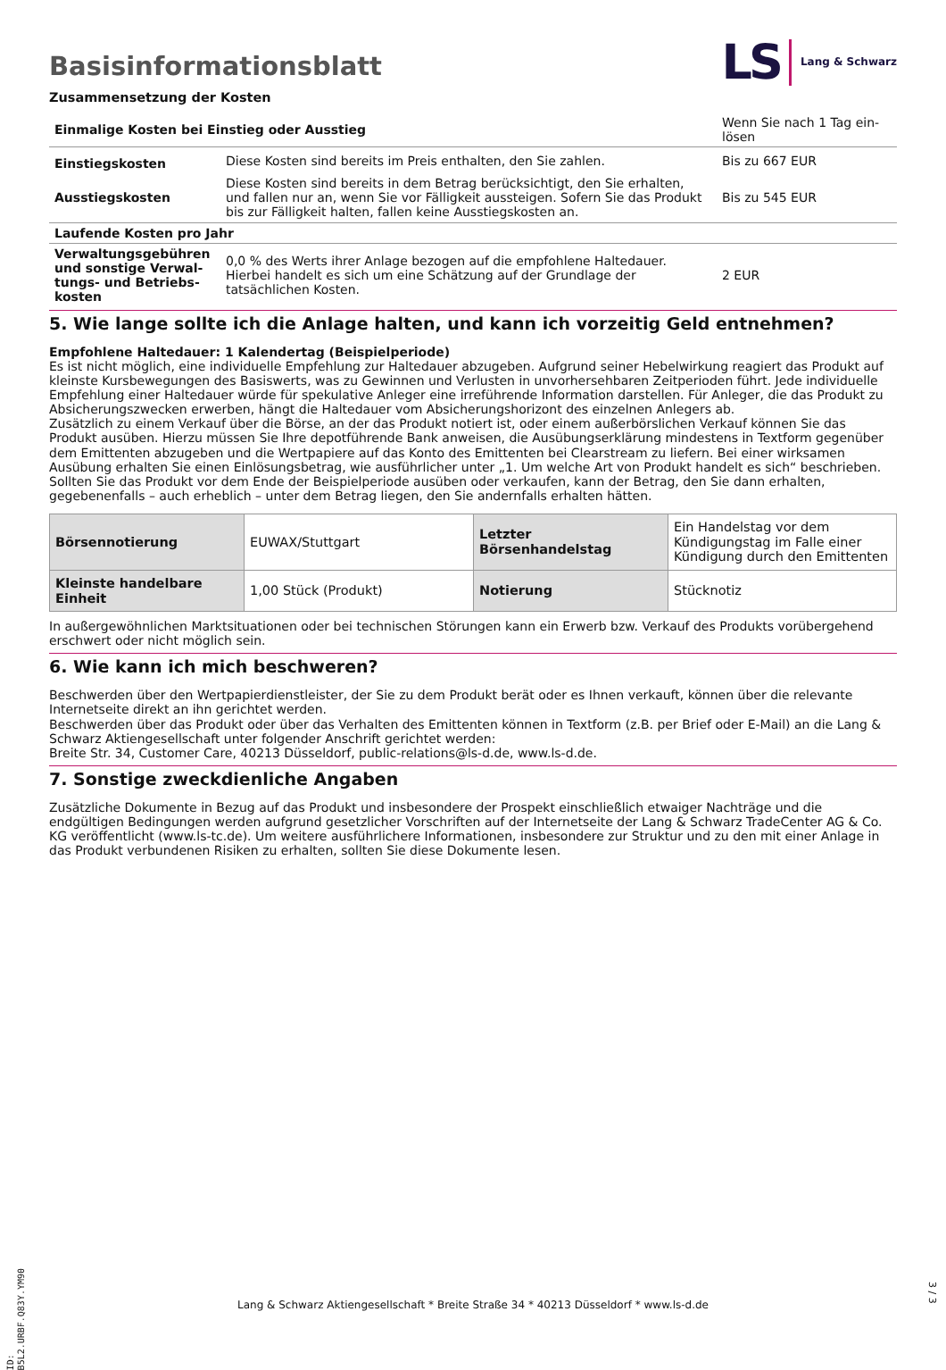Basisinformationsblatt
LS Lang & Schwarz
Zusammensetzung der Kosten
| Einmalige Kosten bei Einstieg oder Ausstieg | | Wenn Sie nach 1 Tag ein-lösen |
| Einstiegskosten | Diese Kosten sind bereits im Preis enthalten, den Sie zahlen. | Bis zu 667 EUR |
| Ausstiegskosten | Diese Kosten sind bereits in dem Betrag berücksichtigt, den Sie erhalten, und fallen nur an, wenn Sie vor Fälligkeit aussteigen. Sofern Sie das Produkt bis zur Fälligkeit halten, fallen keine Ausstiegskosten an. | Bis zu 545 EUR |
| Laufende Kosten pro Jahr | | |
| Verwaltungsgebühren und sonstige Verwal-tungs- und Betriebs-kosten | 0,0 % des Werts ihrer Anlage bezogen auf die empfohlene Haltedauer. Hierbei handelt es sich um eine Schätzung auf der Grundlage der tatsächlichen Kosten. | 2 EUR |
5. Wie lange sollte ich die Anlage halten, und kann ich vorzeitig Geld entnehmen?
Empfohlene Haltedauer: 1 Kalendertag (Beispielperiode)
Es ist nicht möglich, eine individuelle Empfehlung zur Haltedauer abzugeben. Aufgrund seiner Hebelwirkung reagiert das Produkt auf kleinste Kursbewegungen des Basiswerts, was zu Gewinnen und Verlusten in unvorhersehbaren Zeitperioden führt. Jede individuelle Empfehlung einer Haltedauer würde für spekulative Anleger eine irreführende Information darstellen. Für Anleger, die das Produkt zu Absicherungszwecken erwerben, hängt die Haltedauer vom Absicherungshorizont des einzelnen Anlegers ab.
Zusätzlich zu einem Verkauf über die Börse, an der das Produkt notiert ist, oder einem außerbörslichen Verkauf können Sie das Produkt ausüben. Hierzu müssen Sie Ihre depotführende Bank anweisen, die Ausübungserklärung mindestens in Textform gegenüber dem Emittenten abzugeben und die Wertpapiere auf das Konto des Emittenten bei Clearstream zu liefern. Bei einer wirksamen Ausübung erhalten Sie einen Einlösungsbetrag, wie ausführlicher unter „1. Um welche Art von Produkt handelt es sich“ beschrieben. Sollten Sie das Produkt vor dem Ende der Beispielperiode ausüben oder verkaufen, kann der Betrag, den Sie dann erhalten, gegebenenfalls – auch erheblich – unter dem Betrag liegen, den Sie andernfalls erhalten hätten.
| Börsennotierung | EUWAX/Stuttgart | Letzter Börsenhandelstag | Ein Handelstag vor dem Kündigungstag im Falle einer Kündigung durch den Emittenten |
| Kleinste handelbare Einheit | 1,00 Stück (Produkt) | Notierung | Stücknotiz |
In außergewöhnlichen Marktsituationen oder bei technischen Störungen kann ein Erwerb bzw. Verkauf des Produkts vorübergehend erschwert oder nicht möglich sein.
6. Wie kann ich mich beschweren?
Beschwerden über den Wertpapierdienstleister, der Sie zu dem Produkt berät oder es Ihnen verkauft, können über die relevante Internetseite direkt an ihn gerichtet werden.
Beschwerden über das Produkt oder über das Verhalten des Emittenten können in Textform (z.B. per Brief oder E-Mail) an die Lang & Schwarz Aktiengesellschaft unter folgender Anschrift gerichtet werden:
Breite Str. 34, Customer Care, 40213 Düsseldorf, public-relations@ls-d.de, www.ls-d.de.
7. Sonstige zweckdienliche Angaben
Zusätzliche Dokumente in Bezug auf das Produkt und insbesondere der Prospekt einschließlich etwaiger Nachträge und die endgültigen Bedingungen werden aufgrund gesetzlicher Vorschriften auf der Internetseite der Lang & Schwarz TradeCenter AG & Co. KG veröffentlicht (www.ls-tc.de). Um weitere ausführlichere Informationen, insbesondere zur Struktur und zu den mit einer Anlage in das Produkt verbundenen Risiken zu erhalten, sollten Sie diese Dokumente lesen.
ID: B5L2.URBF.Q83Y.YM90
Lang & Schwarz Aktiengesellschaft * Breite Straße 34 * 40213 Düsseldorf * www.ls-d.de
3 / 3